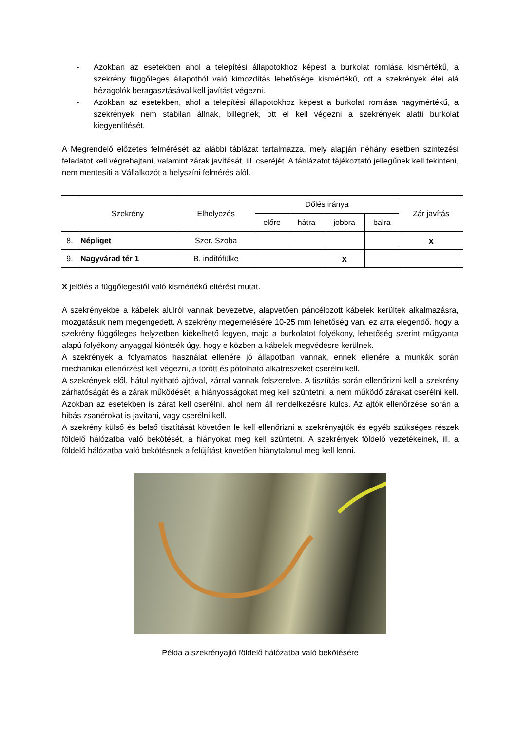- Azokban az esetekben ahol a telepítési állapotokhoz képest a burkolat romlása kismértékű, a szekrény függőleges állapotból való kimozdítás lehetősége kismértékű, ott a szekrények élei alá hézagolók beragasztásával kell javítást végezni.
- Azokban az esetekben, ahol a telepítési állapotokhoz képest a burkolat romlása nagymértékű, a szekrények nem stabilan állnak, billegnek, ott el kell végezni a szekrények alatti burkolat kiegyenlítését.
A Megrendelő előzetes felmérését az alábbi táblázat tartalmazza, mely alapján néhány esetben szintezési feladatot kell végrehajtani, valamint zárak javítását, ill. cseréjét. A táblázatot tájékoztató jellegűnek kell tekinteni, nem mentesíti a Vállalkozót a helyszíni felmérés alól.
| | Szekrény | Elhelyezés | Dőlés iránya | | | | Zár javítás |
| --- | --- | --- | --- | --- | --- | --- | --- |
| | | | előre | hátra | jobbra | balra | |
| 8. | Népliget | Szer. Szoba | | | | | x |
| 9. | Nagyvárad tér 1 | B. indítófülke | | | x | | |
X jelölés a függőlegestől való kismértékű eltérést mutat.
A szekrényekbe a kábelek alulról vannak bevezetve, alapvetően páncélozott kábelek kerültek alkalmazásra, mozgatásuk nem megengedett. A szekrény megemelésére 10-25 mm lehetőség van, ez arra elegendő, hogy a szekrény függőleges helyzetben kiékelhető legyen, majd a burkolatot folyékony, lehetőség szerint műgyanta alapú folyékony anyaggal kiöntsék úgy, hogy e közben a kábelek megvédésre kerülnek.
A szekrények a folyamatos használat ellenére jó állapotban vannak, ennek ellenére a munkák során mechanikai ellenőrzést kell végezni, a törött és pótolható alkatrészeket cserélni kell.
A szekrények elől, hátul nyitható ajtóval, zárral vannak felszerelve. A tisztítás során ellenőrizni kell a szekrény zárhatóságát és a zárak működését, a hiányosságokat meg kell szüntetni, a nem működő zárakat cserélni kell. Azokban az esetekben is zárat kell cserélni, ahol nem áll rendelkezésre kulcs. Az ajtók ellenőrzése során a hibás zsanérokat is javítani, vagy cserélni kell.
A szekrény külső és belső tisztítását követően le kell ellenőrizni a szekrényajtók és egyéb szükséges részek földelő hálózatba való bekötését, a hiányokat meg kell szüntetni. A szekrények földelő vezetékeinek, ill. a földelő hálózatba való bekötésnek a felújítást követően hiánytalanul meg kell lenni.
Példa a szekrényajtó földelő hálózatba való bekötésére